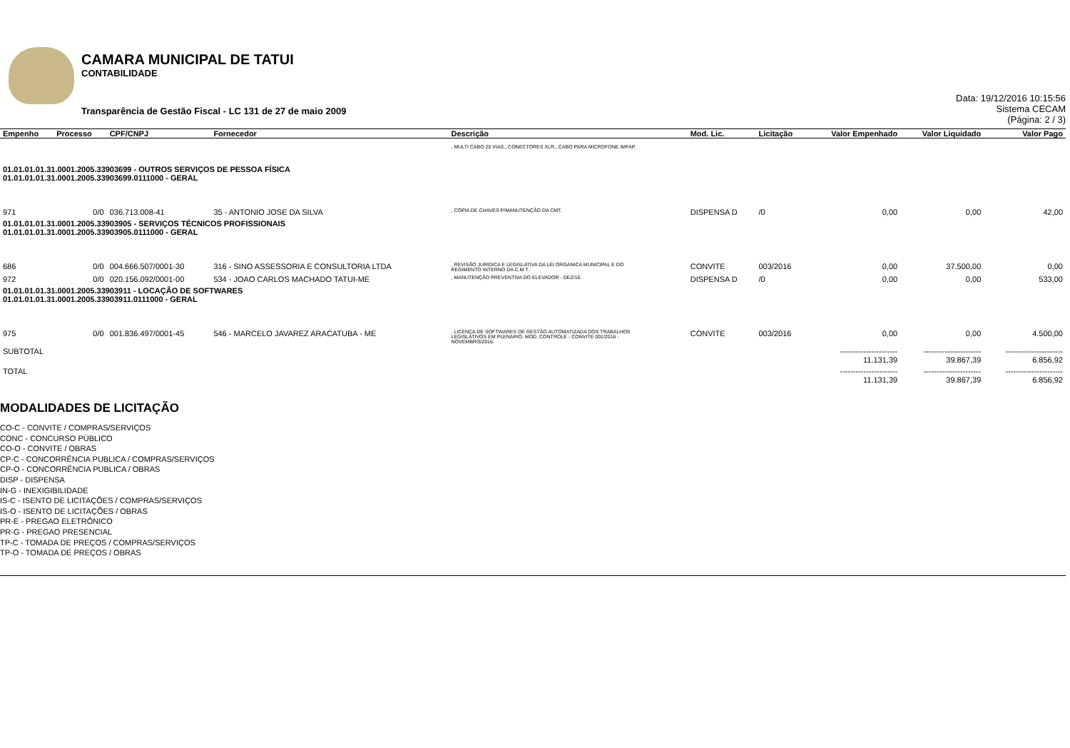CAMARA MUNICIPAL DE TATUI
CONTABILIDADE
Transparência de Gestão Fiscal - LC 131 de 27 de maio 2009
Data: 19/12/2016 10:15:56
Sistema CECAM
(Página: 2 / 3)
| Empenho | Processo | CPF/CNPJ | Fornecedor | Descrição | Mod. Lic. | Licitação | Valor Empenhado | Valor Liquidado | Valor Pago |
| --- | --- | --- | --- | --- | --- | --- | --- | --- | --- |
| | | | | , MULTI CABO 20 VIAS,, CONECTORES XLR,, CABO PARA MICROFONE IMFAP. | | | | | |
| 01.01.01.01.31.0001.2005.33903699 - OUTROS SERVIÇOS DE PESSOA FÍSICA 01.01.01.01.31.0001.2005.33903699.0111000 - GERAL | | | | | | | | | |
| 971 | 0/0 | 036.713.008-41 | 35 - ANTONIO JOSE DA SILVA | , CÓPIA DE CHAVES P/MANUTENÇÃO DA CMT. | DISPENSA D | /0 | 0,00 | 0,00 | 42,00 |
| 01.01.01.01.31.0001.2005.33903905 - SERVIÇOS TÉCNICOS PROFISSIONAIS 01.01.01.01.31.0001.2005.33903905.0111000 - GERAL | | | | | | | | | |
| 686 | 0/0 | 004.666.507/0001-30 | 316 - SINO ASSESSORIA E CONSULTORIA LTDA | , REVISÃO JURIDICA E LEGISLATIVA DA LEI ORGANICA MUNICIPAL E DO REGIMENTO INTERNO DA C.M.T.. | CONVITE | 003/2016 | 0,00 | 37.500,00 | 0,00 |
| 972 | 0/0 | 020.156.092/0001-00 | 534 - JOAO CARLOS MACHADO TATUI-ME | , MANUTENÇÃO PREVENTIVA DO ELEVADOR - DEZ/16. | DISPENSA D | /0 | 0,00 | 0,00 | 533,00 |
| 01.01.01.01.31.0001.2005.33903911 - LOCAÇÃO DE SOFTWARES 01.01.01.01.31.0001.2005.33903911.0111000 - GERAL | | | | | | | | | |
| 975 | 0/0 | 001.836.497/0001-45 | 546 - MARCELO JAVAREZ ARACATUBA - ME | , LICENÇA DE SOFTWARES DE GESTÃO AUTOMATIZADA DOS TRABALHOS LEGISLATIVOS EM PLENARIO. MOD. CONTROLE - CONVITE 001/2016 - NOVEMBRO/2016. | CONVITE | 003/2016 | 0,00 | 0,00 | 4.500,00 |
| SUBTOTAL | | | | | | | ---------------------- 11.131,39 | ---------------------- 39.867,39 | ---------------------- 6.856,92 |
| TOTAL | | | | | | | ---------------------- 11.131,39 | ---------------------- 39.867,39 | ---------------------- 6.856,92 |
MODALIDADES DE LICITAÇÃO
CO-C - CONVITE / COMPRAS/SERVIÇOS
CONC - CONCURSO PÚBLICO
CO-O - CONVITE / OBRAS
CP-C - CONCORRÊNCIA PUBLICA / COMPRAS/SERVIÇOS
CP-O - CONCORRÊNCIA PUBLICA / OBRAS
DISP - DISPENSA
IN-G - INEXIGIBILIDADE
IS-C - ISENTO DE LICITAÇÕES / COMPRAS/SERVIÇOS
IS-O - ISENTO DE LICITAÇÕES / OBRAS
PR-E - PREGAO ELETRÔNICO
PR-G - PREGAO PRESENCIAL
TP-C - TOMADA DE PREÇOS / COMPRAS/SERVIÇOS
TP-O - TOMADA DE PREÇOS / OBRAS